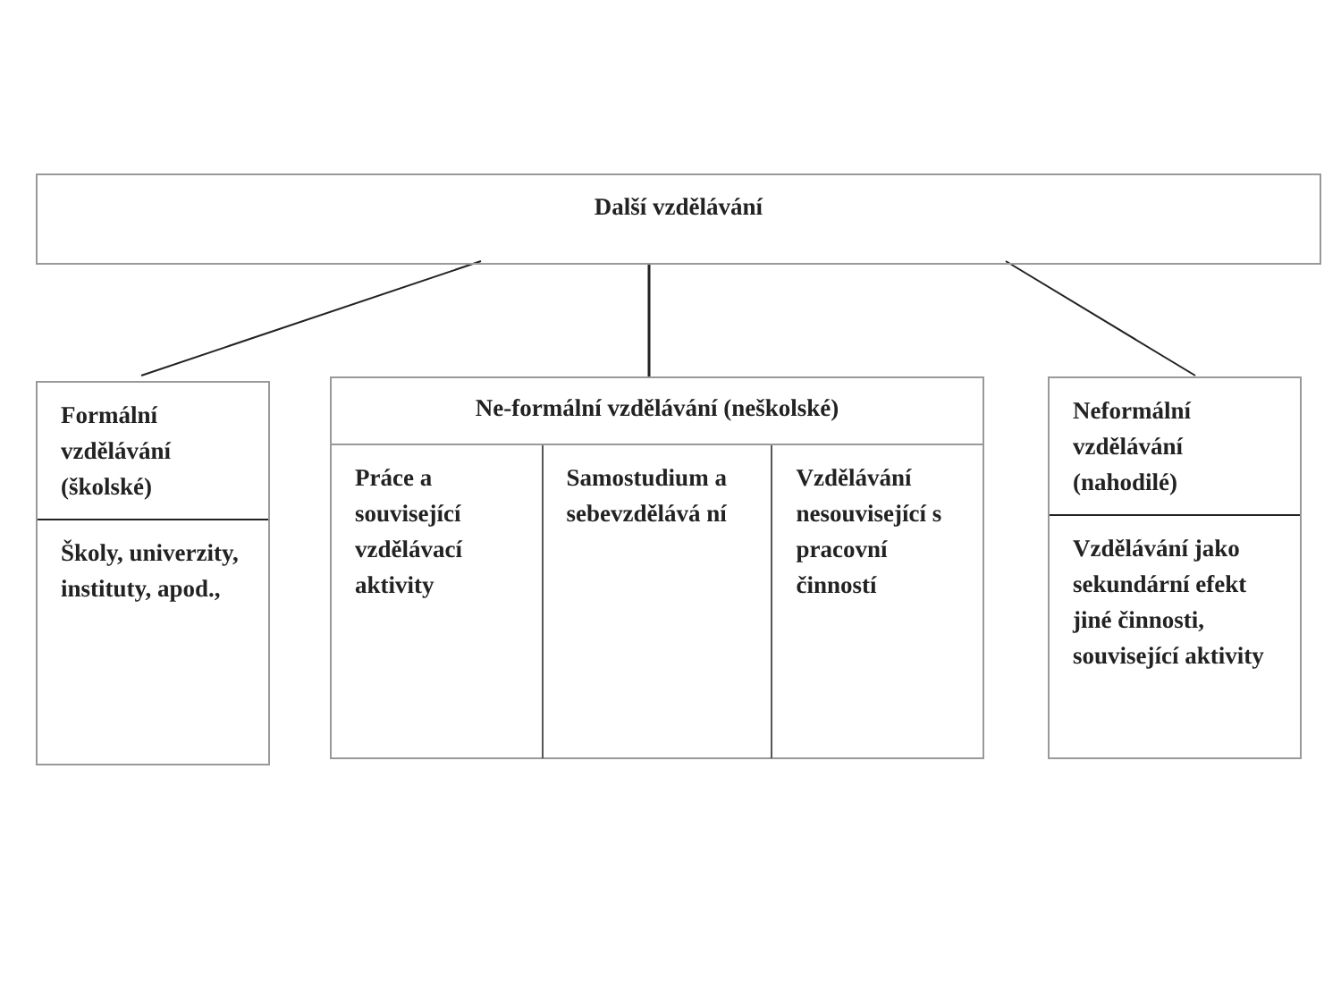Další vzdělávání
Formální vzdělávání (školské)
Školy, univerzity, instituty, apod.,
Ne-formální vzdělávání (neškolské)
Práce a související vzdělávací aktivity
Samostudium a sebevzdělává ní Vzdělávání nesouvisející s pracovní činností
Neformální vzdělávání (nahodilé)
Vzdělávání jako sekundární efekt jiné činnosti, související aktivity